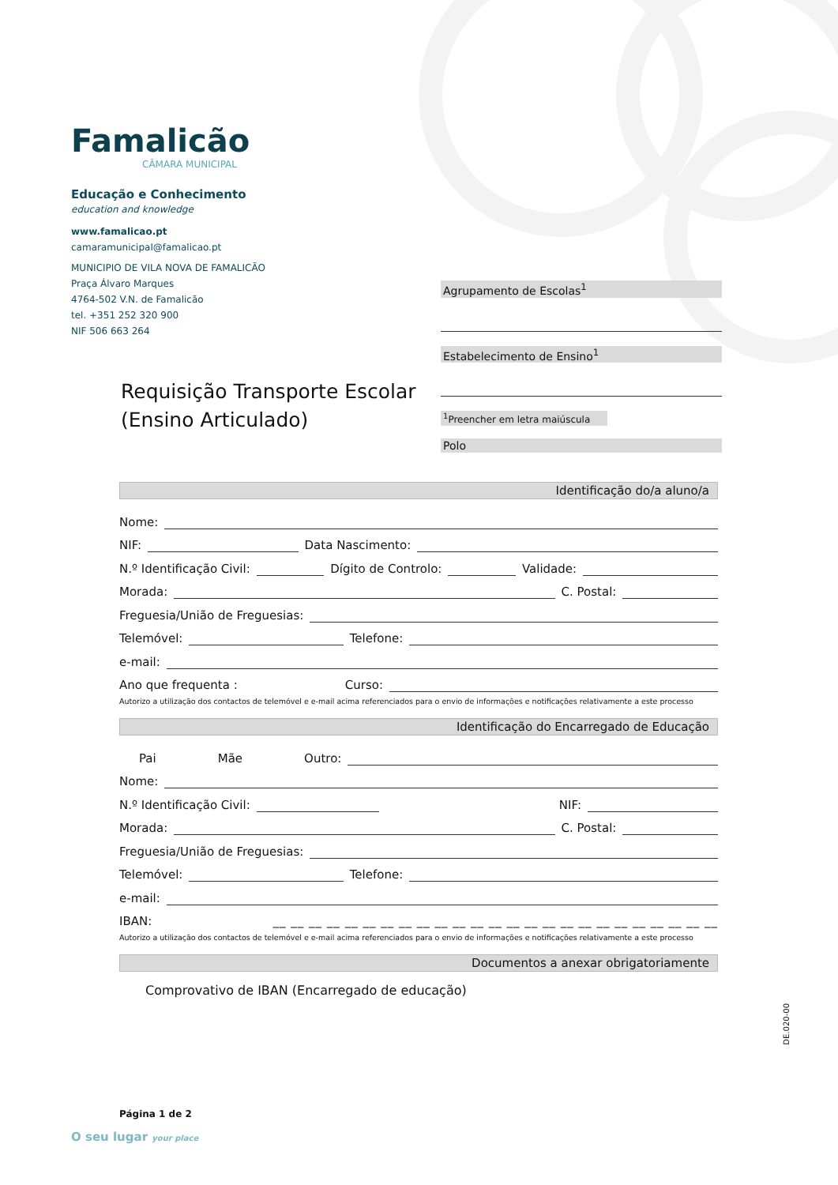Famalicão
CÂMARA MUNICIPAL
Educação e Conhecimento
education and knowledge
www.famalicao.pt
camaramunicipal@famalicao.pt
MUNICIPIO DE VILA NOVA DE FAMALICÃO
Praça Álvaro Marques
4764-502 V.N. de Famalicão
tel. +351 252 320 900
NIF 506 663 264
Agrupamento de Escolas<sup>1</sup>
Estabelecimento de Ensino<sup>1</sup>
<sup>1</sup> Preencher em letra maiúscula
Polo
Requisição Transporte Escolar
(Ensino Articulado)
Identificação do/a aluno/a
Nome:
NIF: Data Nascimento:
N.º Identificação Civil: Dígito de Controlo: Validade:
Morada: C. Postal:
Freguesia/União de Freguesias:
Telemóvel: Telefone:
e-mail:
Ano que frequenta : Curso:
Autorizo a utilização dos contactos de telemóvel e e-mail acima referenciados para o envio de informações e notificações relativamente a este processo
Identificação do Encarregado de Educação
Pai Mãe Outro:
Nome:
N.º Identificação Civil: NIF:
Morada: C. Postal:
Freguesia/União de Freguesias:
Telemóvel: Telefone:
e-mail:
IBAN: __ __ __ __ __ __ __ __ __ __ __ __ __ __ __ __ __ __ __ __ __ __ __ __ __
Autorizo a utilização dos contactos de telemóvel e e-mail acima referenciados para o envio de informações e notificações relativamente a este processo
Documentos a anexar obrigatoriamente
Comprovativo de IBAN (Encarregado de educação)
Página 1 de 2
DE.020-00
O seu lugar your place